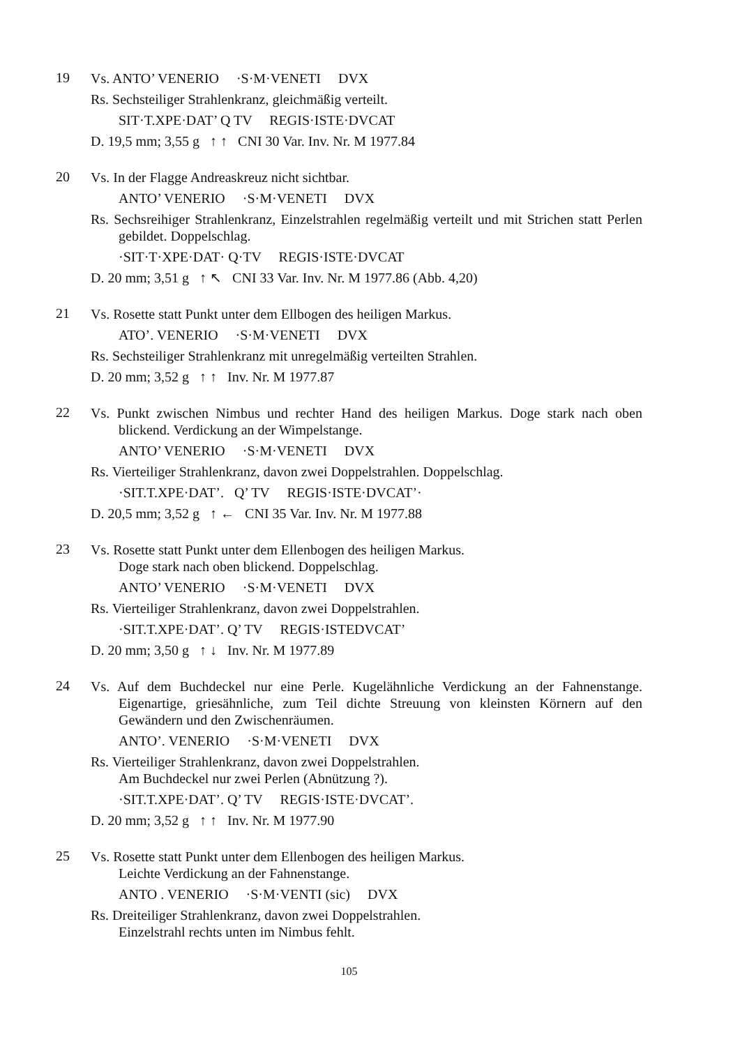19
Vs. ANTO’ VENERIO ·S·M·VENETI DVX
Rs. Sechsteiliger Strahlenkranz, gleichmäßig verteilt.
SIT·T.XPE·DAT’ Q TV REGIS·ISTE·DVCAT
D. 19,5 mm; 3,55 g ↑ ↑ CNI 30 Var. Inv. Nr. M 1977.84
20
Vs. In der Flagge Andreaskreuz nicht sichtbar.
ANTO’ VENERIO ·S·M·VENETI DVX
Rs. Sechsreihiger Strahlenkranz, Einzelstrahlen regelmäßig verteilt und mit Strichen statt Perlen gebildet. Doppelschlag.
·SIT·T·XPE·DAT· Q·TV REGIS·ISTE·DVCAT
D. 20 mm; 3,51 g ↑ ↖ CNI 33 Var. Inv. Nr. M 1977.86 (Abb. 4,20)
21
Vs. Rosette statt Punkt unter dem Ellbogen des heiligen Markus.
ATO’. VENERIO ·S·M·VENETI DVX
Rs. Sechsteiliger Strahlenkranz mit unregelmäßig verteilten Strahlen.
D. 20 mm; 3,52 g ↑ ↑ Inv. Nr. M 1977.87
22
Vs. Punkt zwischen Nimbus und rechter Hand des heiligen Markus. Doge stark nach oben blickend. Verdickung an der Wimpelstange.
ANTO’ VENERIO ·S·M·VENETI DVX
Rs. Vierteiliger Strahlenkranz, davon zwei Doppelstrahlen. Doppelschlag.
·SIT.T.XPE·DAT’. Q’ TV REGIS·ISTE·DVCAT’·
D. 20,5 mm; 3,52 g ↑ ← CNI 35 Var. Inv. Nr. M 1977.88
23
Vs. Rosette statt Punkt unter dem Ellenbogen des heiligen Markus.
Doge stark nach oben blickend. Doppelschlag.
ANTO’ VENERIO ·S·M·VENETI DVX
Rs. Vierteiliger Strahlenkranz, davon zwei Doppelstrahlen.
·SIT.T.XPE·DAT’. Q’ TV REGIS·ISTEDVCAT’
D. 20 mm; 3,50 g ↑ ↓ Inv. Nr. M 1977.89
24
Vs. Auf dem Buchdeckel nur eine Perle. Kugelähnliche Verdickung an der Fahnenstange. Eigenartige, griesähnliche, zum Teil dichte Streuung von kleinsten Körnern auf den Gewändern und den Zwischenräumen.
ANTO’. VENERIO ·S·M·VENETI DVX
Rs. Vierteiliger Strahlenkranz, davon zwei Doppelstrahlen.
Am Buchdeckel nur zwei Perlen (Abnützung ?).
·SIT.T.XPE·DAT’. Q’ TV REGIS·ISTE·DVCAT’.
D. 20 mm; 3,52 g ↑ ↑ Inv. Nr. M 1977.90
25
Vs. Rosette statt Punkt unter dem Ellenbogen des heiligen Markus.
Leichte Verdickung an der Fahnenstange.
ANTO . VENERIO ·S·M·VENTI (sic) DVX
Rs. Dreiteiliger Strahlenkranz, davon zwei Doppelstrahlen.
Einzelstrahl rechts unten im Nimbus fehlt.
105